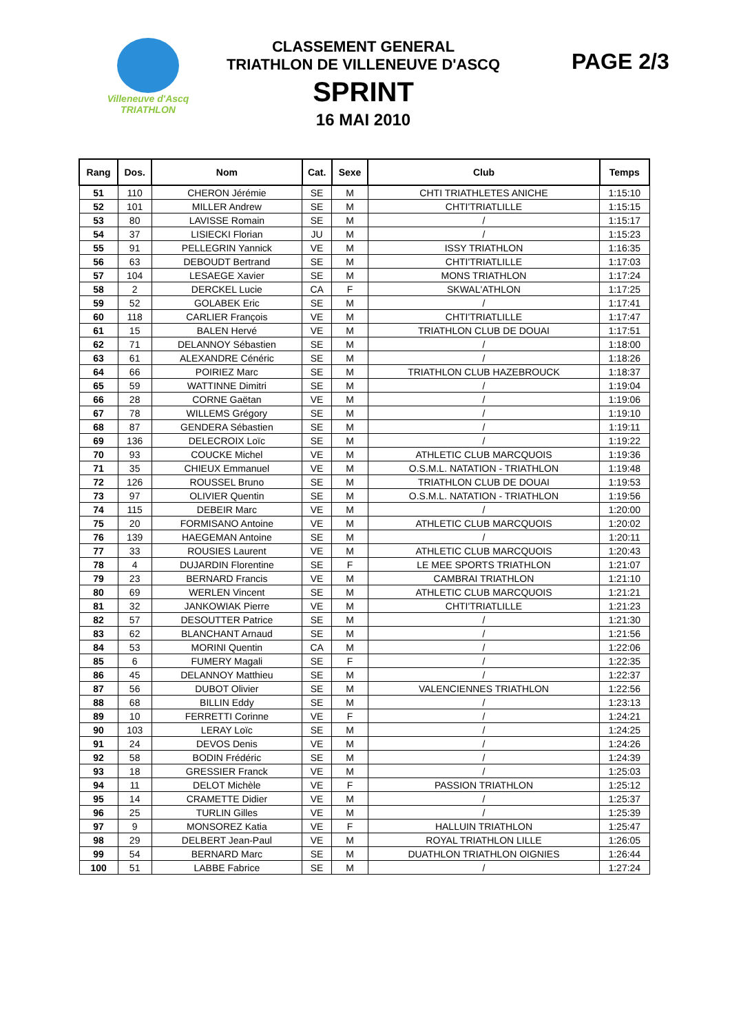Villeneuve d'Ascq
TRIATHLON
CLASSEMENT GENERAL
TRIATHLON DE VILLENEUVE D'ASCQ
SPRINT
16 MAI 2010
PAGE 2/3
| Rang | Dos. | Nom | Cat. | Sexe | Club | Temps |
| --- | --- | --- | --- | --- | --- | --- |
| 51 | 110 | CHERON Jérémie | SE | M | CHTI TRIATHLETES ANICHE | 1:15:10 |
| 52 | 101 | MILLER Andrew | SE | M | CHTI'TRIATLILLE | 1:15:15 |
| 53 | 80 | LAVISSE Romain | SE | M | / | 1:15:17 |
| 54 | 37 | LISIECKI Florian | JU | M | / | 1:15:23 |
| 55 | 91 | PELLEGRIN Yannick | VE | M | ISSY TRIATHLON | 1:16:35 |
| 56 | 63 | DEBOUDT Bertrand | SE | M | CHTI'TRIATLILLE | 1:17:03 |
| 57 | 104 | LESAEGE Xavier | SE | M | MONS TRIATHLON | 1:17:24 |
| 58 | 2 | DERCKEL Lucie | CA | F | SKWAL'ATHLON | 1:17:25 |
| 59 | 52 | GOLABEK Eric | SE | M | / | 1:17:41 |
| 60 | 118 | CARLIER François | VE | M | CHTI'TRIATLILLE | 1:17:47 |
| 61 | 15 | BALEN Hervé | VE | M | TRIATHLON CLUB DE DOUAI | 1:17:51 |
| 62 | 71 | DELANNOY Sébastien | SE | M | / | 1:18:00 |
| 63 | 61 | ALEXANDRE Cénéric | SE | M | / | 1:18:26 |
| 64 | 66 | POIRIEZ Marc | SE | M | TRIATHLON CLUB HAZEBROUCK | 1:18:37 |
| 65 | 59 | WATTINNE Dimitri | SE | M | / | 1:19:04 |
| 66 | 28 | CORNE Gaëtan | VE | M | / | 1:19:06 |
| 67 | 78 | WILLEMS Grégory | SE | M | / | 1:19:10 |
| 68 | 87 | GENDERA Sébastien | SE | M | / | 1:19:11 |
| 69 | 136 | DELECROIX Loïc | SE | M | / | 1:19:22 |
| 70 | 93 | COUCKE Michel | VE | M | ATHLETIC CLUB MARCQUOIS | 1:19:36 |
| 71 | 35 | CHIEUX Emmanuel | VE | M | O.S.M.L. NATATION - TRIATHLON | 1:19:48 |
| 72 | 126 | ROUSSEL Bruno | SE | M | TRIATHLON CLUB DE DOUAI | 1:19:53 |
| 73 | 97 | OLIVIER Quentin | SE | M | O.S.M.L. NATATION - TRIATHLON | 1:19:56 |
| 74 | 115 | DEBEIR Marc | VE | M | / | 1:20:00 |
| 75 | 20 | FORMISANO Antoine | VE | M | ATHLETIC CLUB MARCQUOIS | 1:20:02 |
| 76 | 139 | HAEGEMAN Antoine | SE | M | / | 1:20:11 |
| 77 | 33 | ROUSIES Laurent | VE | M | ATHLETIC CLUB MARCQUOIS | 1:20:43 |
| 78 | 4 | DUJARDIN Florentine | SE | F | LE MEE SPORTS TRIATHLON | 1:21:07 |
| 79 | 23 | BERNARD Francis | VE | M | CAMBRAI TRIATHLON | 1:21:10 |
| 80 | 69 | WERLEN Vincent | SE | M | ATHLETIC CLUB MARCQUOIS | 1:21:21 |
| 81 | 32 | JANKOWIAK Pierre | VE | M | CHTI'TRIATLILLE | 1:21:23 |
| 82 | 57 | DESOUTTER Patrice | SE | M | / | 1:21:30 |
| 83 | 62 | BLANCHANT Arnaud | SE | M | / | 1:21:56 |
| 84 | 53 | MORINI Quentin | CA | M | / | 1:22:06 |
| 85 | 6 | FUMERY Magali | SE | F | / | 1:22:35 |
| 86 | 45 | DELANNOY Matthieu | SE | M | / | 1:22:37 |
| 87 | 56 | DUBOT Olivier | SE | M | VALENCIENNES TRIATHLON | 1:22:56 |
| 88 | 68 | BILLIN Eddy | SE | M | / | 1:23:13 |
| 89 | 10 | FERRETTI Corinne | VE | F | / | 1:24:21 |
| 90 | 103 | LERAY Loïc | SE | M | / | 1:24:25 |
| 91 | 24 | DEVOS Denis | VE | M | / | 1:24:26 |
| 92 | 58 | BODIN Frédéric | SE | M | / | 1:24:39 |
| 93 | 18 | GRESSIER Franck | VE | M | / | 1:25:03 |
| 94 | 11 | DELOT Michèle | VE | F | PASSION TRIATHLON | 1:25:12 |
| 95 | 14 | CRAMETTE Didier | VE | M | / | 1:25:37 |
| 96 | 25 | TURLIN Gilles | VE | M | / | 1:25:39 |
| 97 | 9 | MONSOREZ Katia | VE | F | HALLUIN TRIATHLON | 1:25:47 |
| 98 | 29 | DELBERT Jean-Paul | VE | M | ROYAL TRIATHLON LILLE | 1:26:05 |
| 99 | 54 | BERNARD Marc | SE | M | DUATHLON TRIATHLON OIGNIES | 1:26:44 |
| 100 | 51 | LABBE Fabrice | SE | M | / | 1:27:24 |